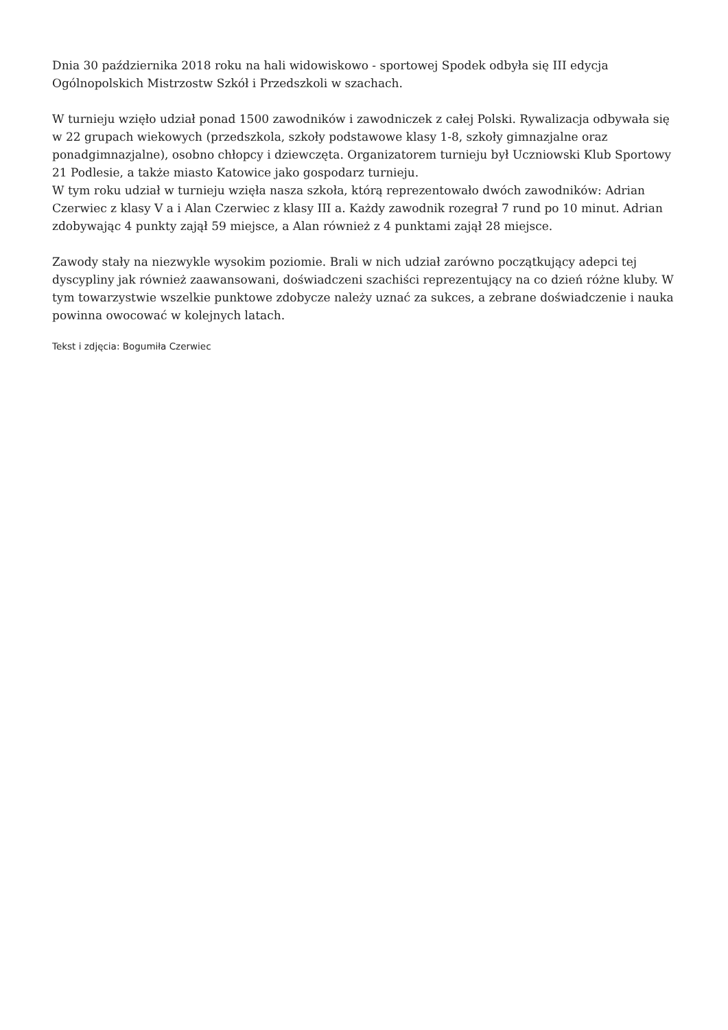Dnia 30 października 2018 roku na hali widowiskowo - sportowej Spodek odbyła się III edycja Ogólnopolskich Mistrzostw Szkół i Przedszkoli w szachach.
W turnieju wzięło udział ponad 1500 zawodników i zawodniczek z całej Polski. Rywalizacja odbywała się w 22 grupach wiekowych (przedszkola, szkoły podstawowe klasy 1-8, szkoły gimnazjalne oraz ponadgimnazjalne), osobno chłopcy i dziewczęta. Organizatorem turnieju był Uczniowski Klub Sportowy 21 Podlesie, a także miasto Katowice jako gospodarz turnieju.
W tym roku udział w turnieju wzięła nasza szkoła, którą reprezentowało dwóch zawodników: Adrian Czerwiec z klasy V a i Alan Czerwiec z klasy III a. Każdy zawodnik rozegrał 7 rund po 10 minut. Adrian zdobywając 4 punkty zajął 59 miejsce, a Alan również z 4 punktami zajął 28 miejsce.
Zawody stały na niezwykle wysokim poziomie. Brali w nich udział zarówno początkujący adepci tej dyscypliny jak również zaawansowani, doświadczeni szachiści reprezentujący na co dzień różne kluby. W tym towarzystwie wszelkie punktowe zdobycze należy uznać za sukces, a zebrane doświadczenie i nauka powinna owocować w kolejnych latach.
Tekst i zdjęcia: Bogumiła Czerwiec